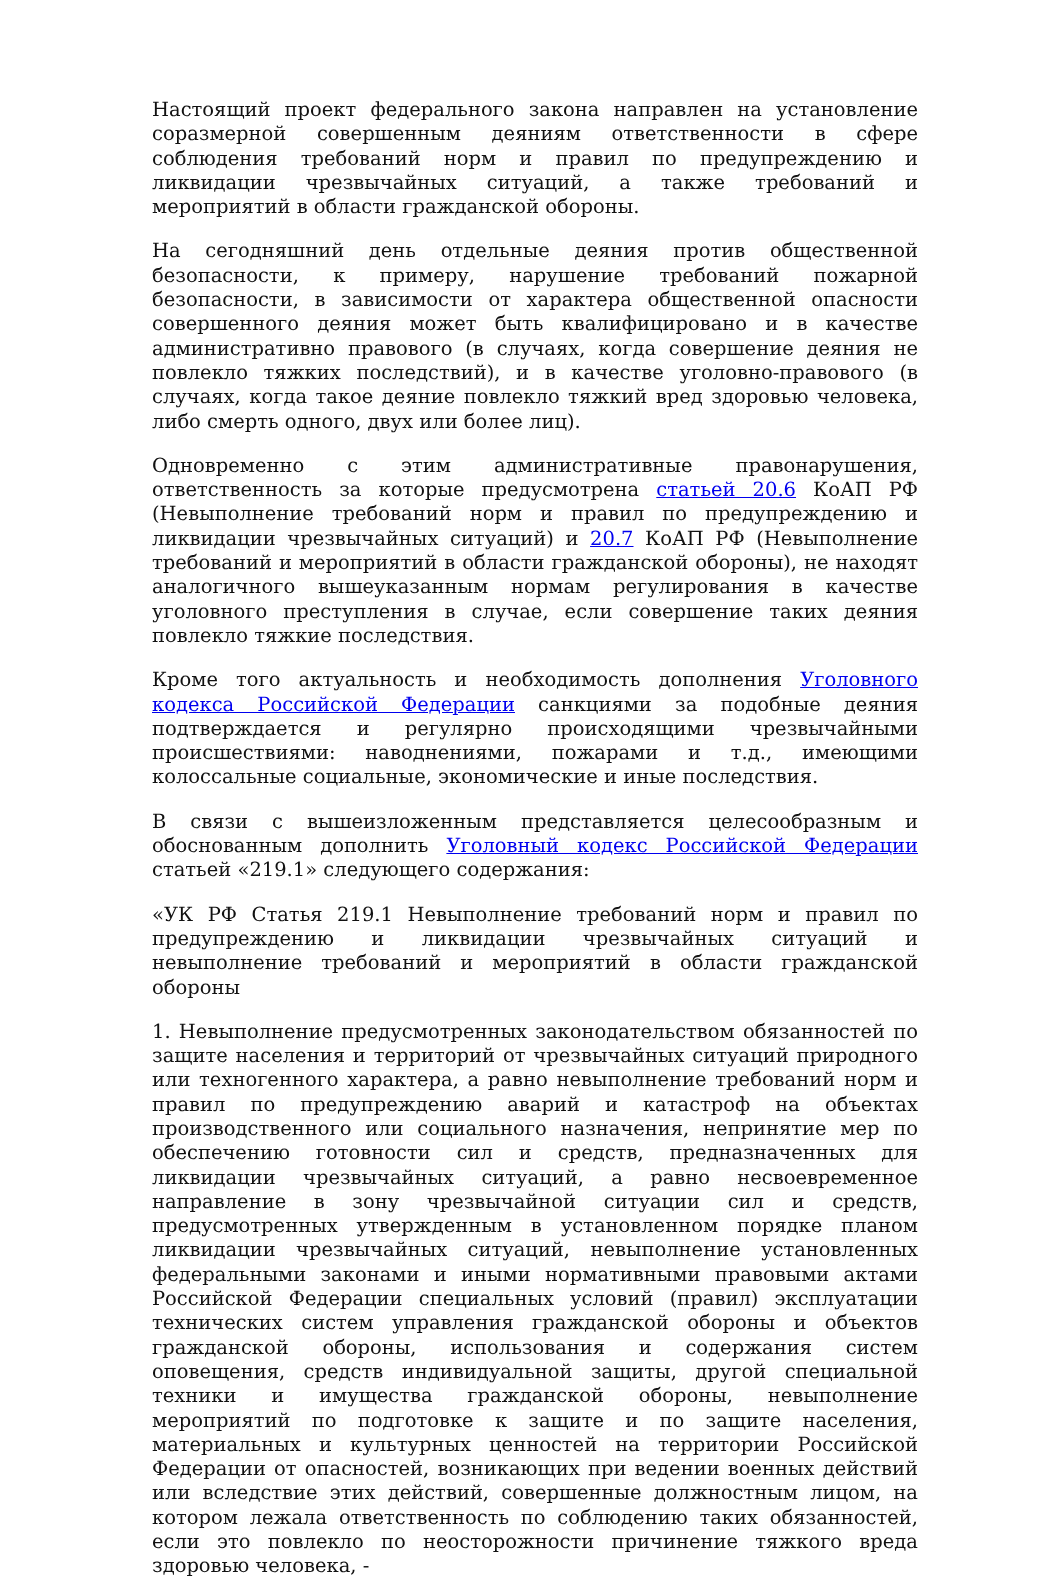Настоящий проект федерального закона направлен на установление соразмерной совершенным деяниям ответственности в сфере соблюдения требований норм и правил по предупреждению и ликвидации чрезвычайных ситуаций, а также требований и мероприятий в области гражданской обороны.
На сегодняшний день отдельные деяния против общественной безопасности, к примеру, нарушение требований пожарной безопасности, в зависимости от характера общественной опасности совершенного деяния может быть квалифицировано и в качестве административно правового (в случаях, когда совершение деяния не повлекло тяжких последствий), и в качестве уголовно-правового (в случаях, когда такое деяние повлекло тяжкий вред здоровью человека, либо смерть одного, двух или более лиц).
Одновременно с этим административные правонарушения, ответственность за которые предусмотрена статьей 20.6 КоАП РФ (Невыполнение требований норм и правил по предупреждению и ликвидации чрезвычайных ситуаций) и 20.7 КоАП РФ (Невыполнение требований и мероприятий в области гражданской обороны), не находят аналогичного вышеуказанным нормам регулирования в качестве уголовного преступления в случае, если совершение таких деяния повлекло тяжкие последствия.
Кроме того актуальность и необходимость дополнения Уголовного кодекса Российской Федерации санкциями за подобные деяния подтверждается и регулярно происходящими чрезвычайными происшествиями: наводнениями, пожарами и т.д., имеющими колоссальные социальные, экономические и иные последствия.
В связи с вышеизложенным представляется целесообразным и обоснованным дополнить Уголовный кодекс Российской Федерации статьей «219.1» следующего содержания:
«УК РФ Статья 219.1 Невыполнение требований норм и правил по предупреждению и ликвидации чрезвычайных ситуаций и невыполнение требований и мероприятий в области гражданской обороны
1. Невыполнение предусмотренных законодательством обязанностей по защите населения и территорий от чрезвычайных ситуаций природного или техногенного характера, а равно невыполнение требований норм и правил по предупреждению аварий и катастроф на объектах производственного или социального назначения, непринятие мер по обеспечению готовности сил и средств, предназначенных для ликвидации чрезвычайных ситуаций, а равно несвоевременное направление в зону чрезвычайной ситуации сил и средств, предусмотренных утвержденным в установленном порядке планом ликвидации чрезвычайных ситуаций, невыполнение установленных федеральными законами и иными нормативными правовыми актами Российской Федерации специальных условий (правил) эксплуатации технических систем управления гражданской обороны и объектов гражданской обороны, использования и содержания систем оповещения, средств индивидуальной защиты, другой специальной техники и имущества гражданской обороны, невыполнение мероприятий по подготовке к защите и по защите населения, материальных и культурных ценностей на территории Российской Федерации от опасностей, возникающих при ведении военных действий или вследствие этих действий, совершенные должностным лицом, на котором лежала ответственность по соблюдению таких обязанностей, если это повлекло по неосторожности причинение тяжкого вреда здоровью человека, -